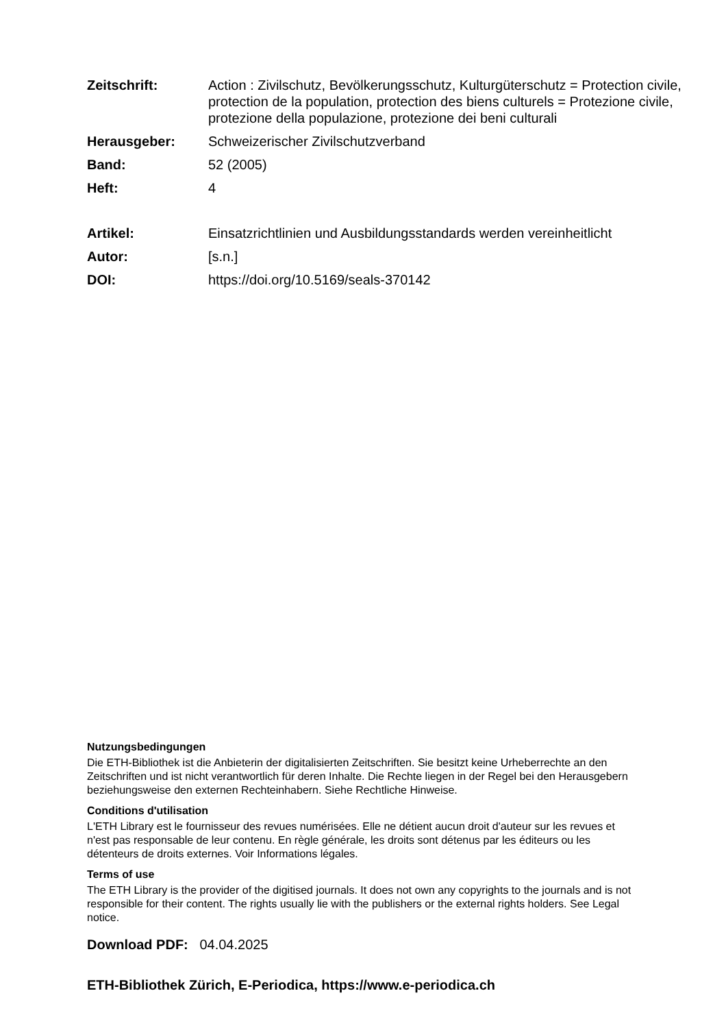| Zeitschrift: | Action : Zivilschutz, Bevölkerungsschutz, Kulturgüterschutz = Protection civile, protection de la population, protection des biens culturels = Protezione civile, protezione della populazione, protezione dei beni culturali |
| Herausgeber: | Schweizerischer Zivilschutzverband |
| Band: | 52 (2005) |
| Heft: | 4 |
| Artikel: | Einsatzrichtlinien und Ausbildungsstandards werden vereinheitlicht |
| Autor: | [s.n.] |
| DOI: | https://doi.org/10.5169/seals-370142 |
Nutzungsbedingungen
Die ETH-Bibliothek ist die Anbieterin der digitalisierten Zeitschriften. Sie besitzt keine Urheberrechte an den Zeitschriften und ist nicht verantwortlich für deren Inhalte. Die Rechte liegen in der Regel bei den Herausgebern beziehungsweise den externen Rechteinhabern. Siehe Rechtliche Hinweise.
Conditions d'utilisation
L'ETH Library est le fournisseur des revues numérisées. Elle ne détient aucun droit d'auteur sur les revues et n'est pas responsable de leur contenu. En règle générale, les droits sont détenus par les éditeurs ou les détenteurs de droits externes. Voir Informations légales.
Terms of use
The ETH Library is the provider of the digitised journals. It does not own any copyrights to the journals and is not responsible for their content. The rights usually lie with the publishers or the external rights holders. See Legal notice.
Download PDF: 04.04.2025
ETH-Bibliothek Zürich, E-Periodica, https://www.e-periodica.ch